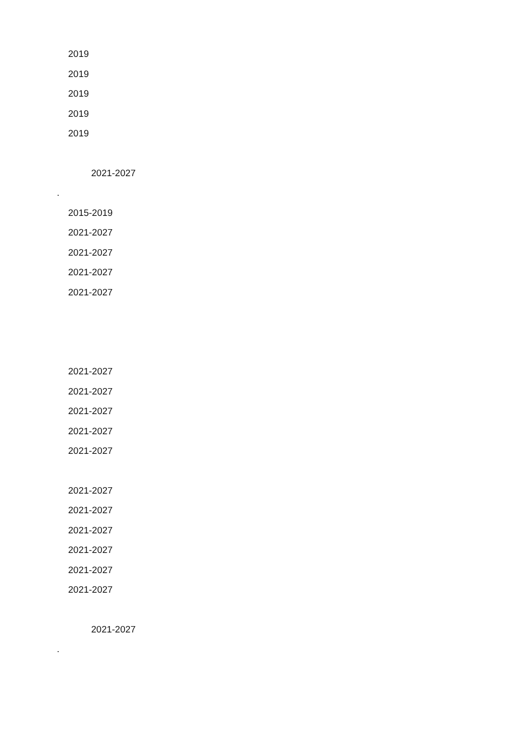2019
2019
2019
2019
2019
2021-2027
.
2015-2019
2021-2027
2021-2027
2021-2027
2021-2027
2021-2027
2021-2027
2021-2027
2021-2027
2021-2027
2021-2027
2021-2027
2021-2027
2021-2027
2021-2027
2021-2027
2021-2027
.